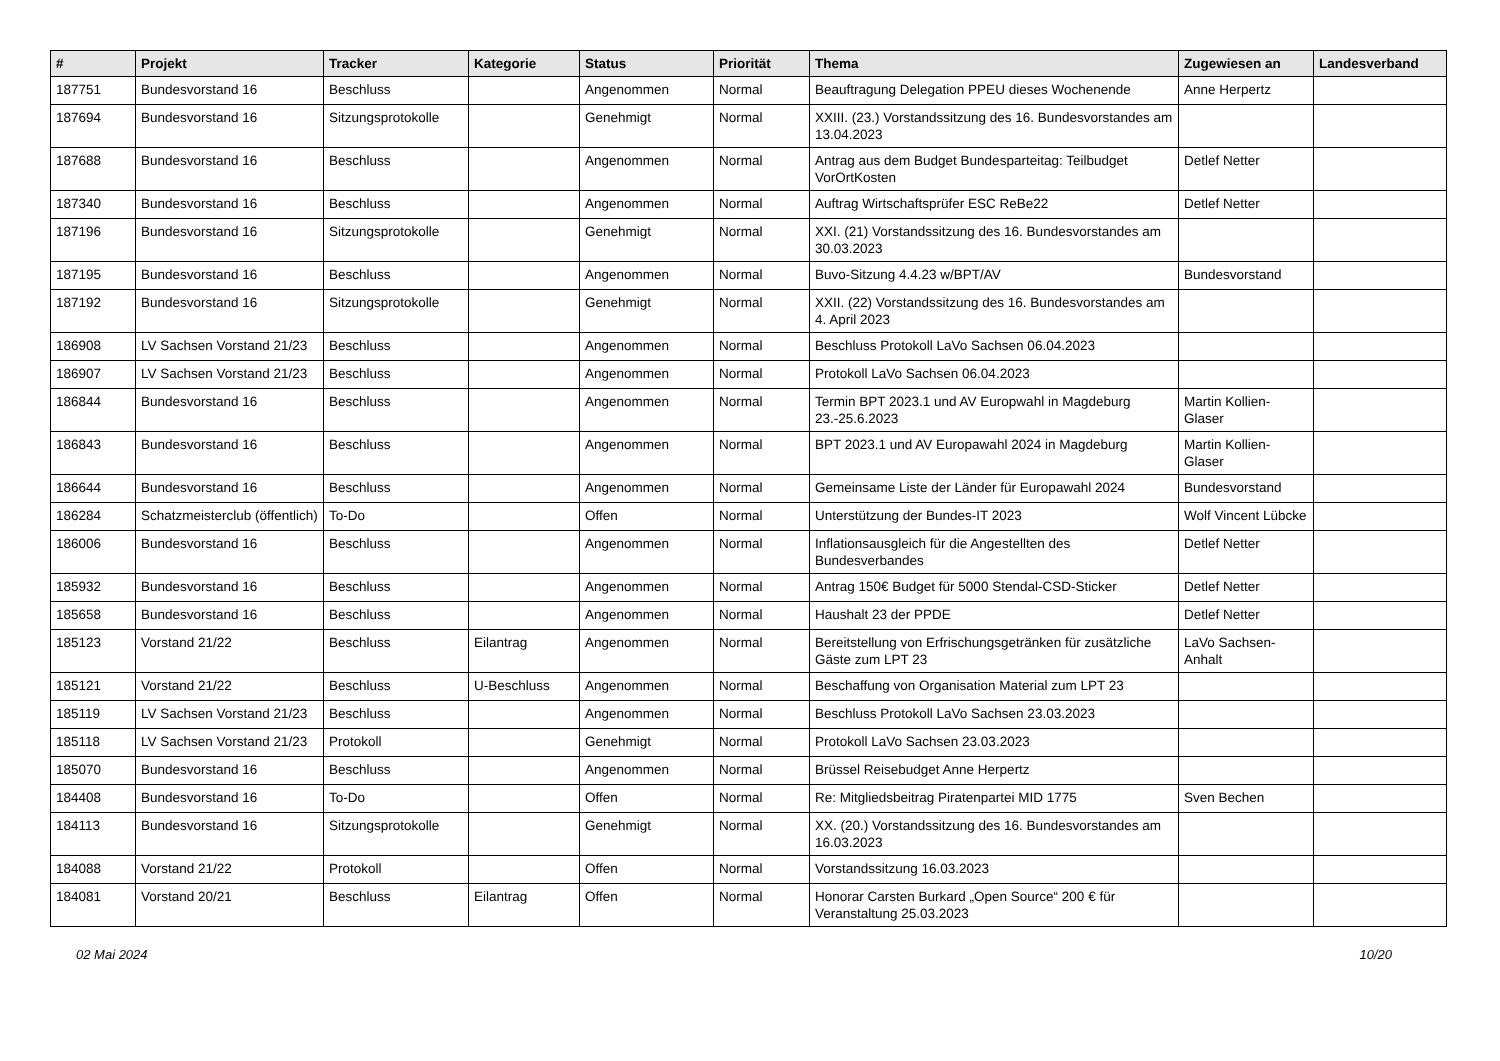| # | Projekt | Tracker | Kategorie | Status | Priorität | Thema | Zugewiesen an | Landesverband |
| --- | --- | --- | --- | --- | --- | --- | --- | --- |
| 187751 | Bundesvorstand 16 | Beschluss | | Angenommen | Normal | Beauftragung Delegation PPEU dieses Wochenende | Anne Herpertz | |
| 187694 | Bundesvorstand 16 | Sitzungsprotokolle | | Genehmigt | Normal | XXIII. (23.) Vorstandssitzung des 16. Bundesvorstandes am 13.04.2023 | | |
| 187688 | Bundesvorstand 16 | Beschluss | | Angenommen | Normal | Antrag aus dem Budget Bundesparteitag: Teilbudget VorOrtKosten | Detlef Netter | |
| 187340 | Bundesvorstand 16 | Beschluss | | Angenommen | Normal | Auftrag Wirtschaftsprüfer ESC ReBe22 | Detlef Netter | |
| 187196 | Bundesvorstand 16 | Sitzungsprotokolle | | Genehmigt | Normal | XXI. (21) Vorstandssitzung des 16. Bundesvorstandes am 30.03.2023 | | |
| 187195 | Bundesvorstand 16 | Beschluss | | Angenommen | Normal | Buvo-Sitzung 4.4.23 w/BPT/AV | Bundesvorstand | |
| 187192 | Bundesvorstand 16 | Sitzungsprotokolle | | Genehmigt | Normal | XXII. (22) Vorstandssitzung des 16. Bundesvorstandes am 4. April 2023 | | |
| 186908 | LV Sachsen Vorstand 21/23 | Beschluss | | Angenommen | Normal | Beschluss Protokoll LaVo Sachsen 06.04.2023 | | |
| 186907 | LV Sachsen Vorstand 21/23 | Beschluss | | Angenommen | Normal | Protokoll LaVo Sachsen 06.04.2023 | | |
| 186844 | Bundesvorstand 16 | Beschluss | | Angenommen | Normal | Termin BPT 2023.1 und AV Europwahl in Magdeburg 23.-25.6.2023 | Martin Kollien-Glaser | |
| 186843 | Bundesvorstand 16 | Beschluss | | Angenommen | Normal | BPT 2023.1 und AV Europawahl 2024 in Magdeburg | Martin Kollien-Glaser | |
| 186644 | Bundesvorstand 16 | Beschluss | | Angenommen | Normal | Gemeinsame Liste der Länder für Europawahl 2024 | Bundesvorstand | |
| 186284 | Schatzmeisterclub (öffentlich) | To-Do | | Offen | Normal | Unterstützung der Bundes-IT 2023 | Wolf Vincent Lübcke | |
| 186006 | Bundesvorstand 16 | Beschluss | | Angenommen | Normal | Inflationsausgleich für die Angestellten des Bundesverbandes | Detlef Netter | |
| 185932 | Bundesvorstand 16 | Beschluss | | Angenommen | Normal | Antrag 150€ Budget für 5000 Stendal-CSD-Sticker | Detlef Netter | |
| 185658 | Bundesvorstand 16 | Beschluss | | Angenommen | Normal | Haushalt 23 der PPDE | Detlef Netter | |
| 185123 | Vorstand 21/22 | Beschluss | Eilantrag | Angenommen | Normal | Bereitstellung von Erfrischungsgetränken für zusätzliche Gäste zum LPT 23 | LaVo Sachsen-Anhalt | |
| 185121 | Vorstand 21/22 | Beschluss | U-Beschluss | Angenommen | Normal | Beschaffung von Organisation Material zum LPT 23 | | |
| 185119 | LV Sachsen Vorstand 21/23 | Beschluss | | Angenommen | Normal | Beschluss Protokoll LaVo Sachsen 23.03.2023 | | |
| 185118 | LV Sachsen Vorstand 21/23 | Protokoll | | Genehmigt | Normal | Protokoll LaVo Sachsen 23.03.2023 | | |
| 185070 | Bundesvorstand 16 | Beschluss | | Angenommen | Normal | Brüssel Reisebudget Anne Herpertz | | |
| 184408 | Bundesvorstand 16 | To-Do | | Offen | Normal | Re: Mitgliedsbeitrag Piratenpartei MID 1775 | Sven Bechen | |
| 184113 | Bundesvorstand 16 | Sitzungsprotokolle | | Genehmigt | Normal | XX. (20.) Vorstandssitzung des 16. Bundesvorstandes am 16.03.2023 | | |
| 184088 | Vorstand 21/22 | Protokoll | | Offen | Normal | Vorstandssitzung 16.03.2023 | | |
| 184081 | Vorstand 20/21 | Beschluss | Eilantrag | Offen | Normal | Honorar Carsten Burkard „Open Source“ 200 € für Veranstaltung 25.03.2023 | | |
02 Mai 2024 10/20